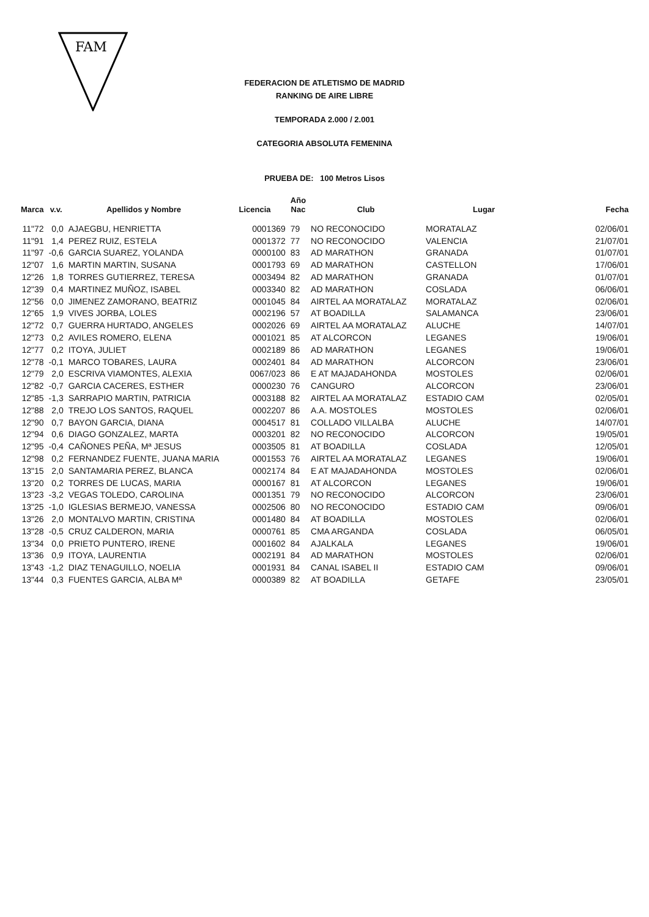FAM
FEDERACION DE ATLETISMO DE MADRID
RANKING DE AIRE LIBRE
TEMPORADA 2.000 / 2.001
CATEGORIA ABSOLUTA FEMENINA
PRUEBA DE: 100 Metros Lisos
| Marca | v.v. | Apellidos y Nombre | Licencia | Año Nac | Club | Lugar | Fecha |
| --- | --- | --- | --- | --- | --- | --- | --- |
| 11"72 | 0,0 | AJAEGBU, HENRIETTA | 0001369 | 79 | NO RECONOCIDO | MORATALAZ | 02/06/01 |
| 11"91 | 1,4 | PEREZ RUIZ, ESTELA | 0001372 | 77 | NO RECONOCIDO | VALENCIA | 21/07/01 |
| 11"97 | -0,6 | GARCIA SUAREZ, YOLANDA | 0000100 | 83 | AD MARATHON | GRANADA | 01/07/01 |
| 12"07 | 1,6 | MARTIN MARTIN, SUSANA | 0001793 | 69 | AD MARATHON | CASTELLON | 17/06/01 |
| 12"26 | 1,8 | TORRES GUTIERREZ, TERESA | 0003494 | 82 | AD MARATHON | GRANADA | 01/07/01 |
| 12"39 | 0,4 | MARTINEZ MUÑOZ, ISABEL | 0003340 | 82 | AD MARATHON | COSLADA | 06/06/01 |
| 12"56 | 0,0 | JIMENEZ ZAMORANO, BEATRIZ | 0001045 | 84 | AIRTEL AA MORATALAZ | MORATALAZ | 02/06/01 |
| 12"65 | 1,9 | VIVES JORBA, LOLES | 0002196 | 57 | AT BOADILLA | SALAMANCA | 23/06/01 |
| 12"72 | 0,7 | GUERRA HURTADO, ANGELES | 0002026 | 69 | AIRTEL AA MORATALAZ | ALUCHE | 14/07/01 |
| 12"73 | 0,2 | AVILES ROMERO, ELENA | 0001021 | 85 | AT ALCORCON | LEGANES | 19/06/01 |
| 12"77 | 0,2 | ITOYA, JULIET | 0002189 | 86 | AD MARATHON | LEGANES | 19/06/01 |
| 12"78 | -0,1 | MARCO TOBARES, LAURA | 0002401 | 84 | AD MARATHON | ALCORCON | 23/06/01 |
| 12"79 | 2,0 | ESCRIVA VIAMONTES, ALEXIA | 0067/023 | 86 | E AT MAJADAHONDA | MOSTOLES | 02/06/01 |
| 12"82 | -0,7 | GARCIA CACERES, ESTHER | 0000230 | 76 | CANGURO | ALCORCON | 23/06/01 |
| 12"85 | -1,3 | SARRAPIO MARTIN, PATRICIA | 0003188 | 82 | AIRTEL AA MORATALAZ | ESTADIO CAM | 02/05/01 |
| 12"88 | 2,0 | TREJO LOS SANTOS, RAQUEL | 0002207 | 86 | A.A. MOSTOLES | MOSTOLES | 02/06/01 |
| 12"90 | 0,7 | BAYON GARCIA, DIANA | 0004517 | 81 | COLLADO VILLALBA | ALUCHE | 14/07/01 |
| 12"94 | 0,6 | DIAGO GONZALEZ, MARTA | 0003201 | 82 | NO RECONOCIDO | ALCORCON | 19/05/01 |
| 12"95 | -0,4 | CAÑONES PEÑA, Mª JESUS | 0003505 | 81 | AT BOADILLA | COSLADA | 12/05/01 |
| 12"98 | 0,2 | FERNANDEZ FUENTE, JUANA MARIA | 0001553 | 76 | AIRTEL AA MORATALAZ | LEGANES | 19/06/01 |
| 13"15 | 2,0 | SANTAMARIA PEREZ, BLANCA | 0002174 | 84 | E AT MAJADAHONDA | MOSTOLES | 02/06/01 |
| 13"20 | 0,2 | TORRES DE LUCAS, MARIA | 0000167 | 81 | AT ALCORCON | LEGANES | 19/06/01 |
| 13"23 | -3,2 | VEGAS TOLEDO, CAROLINA | 0001351 | 79 | NO RECONOCIDO | ALCORCON | 23/06/01 |
| 13"25 | -1,0 | IGLESIAS BERMEJO, VANESSA | 0002506 | 80 | NO RECONOCIDO | ESTADIO CAM | 09/06/01 |
| 13"26 | 2,0 | MONTALVO MARTIN, CRISTINA | 0001480 | 84 | AT BOADILLA | MOSTOLES | 02/06/01 |
| 13"28 | -0,5 | CRUZ CALDERON, MARIA | 0000761 | 85 | CMA ARGANDA | COSLADA | 06/05/01 |
| 13"34 | 0,0 | PRIETO PUNTERO, IRENE | 0001602 | 84 | AJALKALA | LEGANES | 19/06/01 |
| 13"36 | 0,9 | ITOYA, LAURENTIA | 0002191 | 84 | AD MARATHON | MOSTOLES | 02/06/01 |
| 13"43 | -1,2 | DIAZ TENAGUILLO, NOELIA | 0001931 | 84 | CANAL ISABEL II | ESTADIO CAM | 09/06/01 |
| 13"44 | 0,3 | FUENTES GARCIA, ALBA Mª | 0000389 | 82 | AT BOADILLA | GETAFE | 23/05/01 |